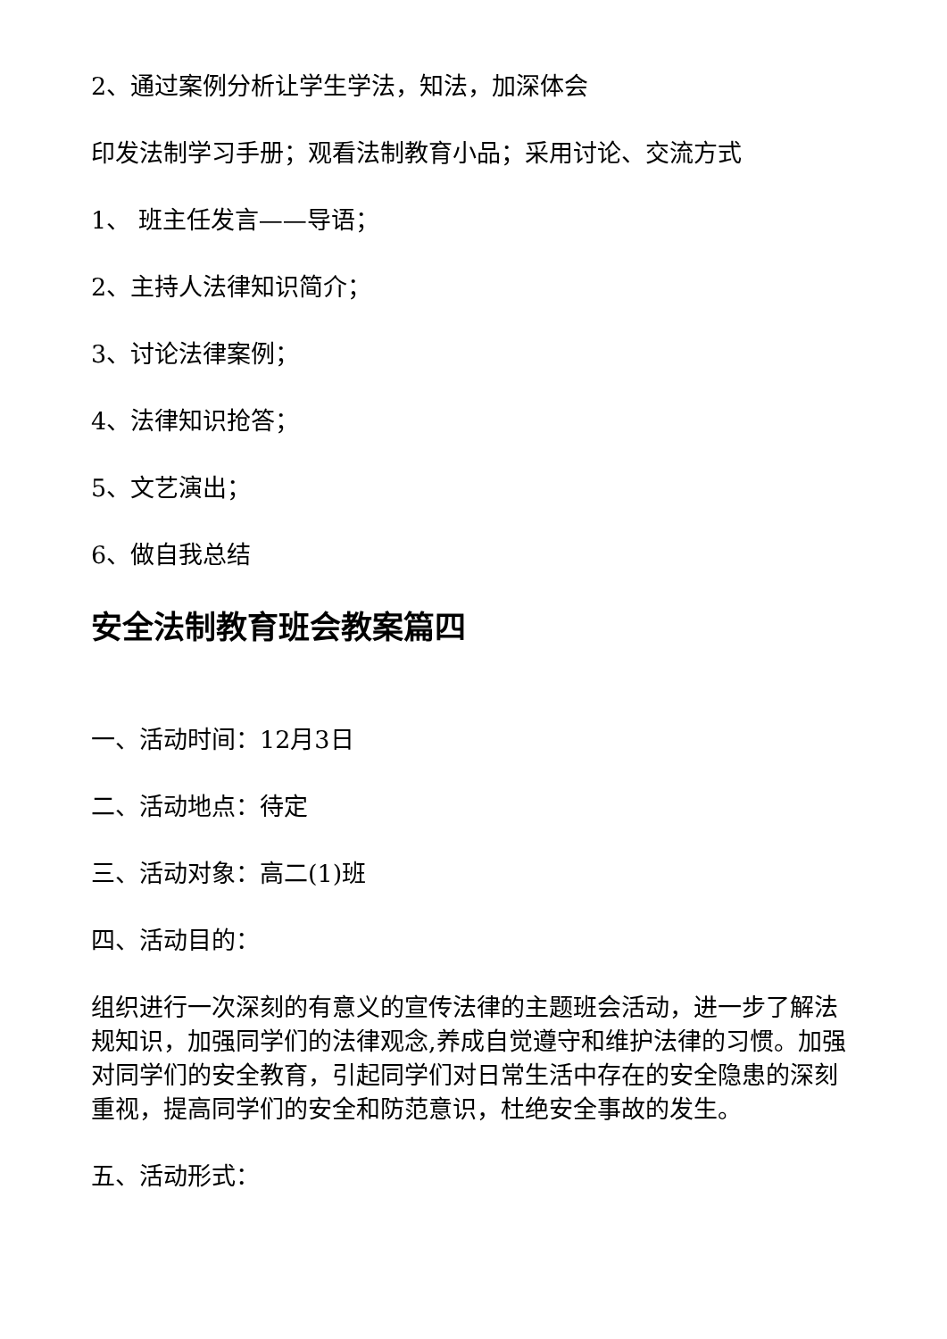2、通过案例分析让学生学法，知法，加深体会
印发法制学习手册；观看法制教育小品；采用讨论、交流方式
1、 班主任发言——导语；
2、主持人法律知识简介；
3、讨论法律案例；
4、法律知识抢答；
5、文艺演出；
6、做自我总结
安全法制教育班会教案篇四
一、活动时间：12月3日
二、活动地点：待定
三、活动对象：高二(1)班
四、活动目的：
组织进行一次深刻的有意义的宣传法律的主题班会活动，进一步了解法规知识，加强同学们的法律观念,养成自觉遵守和维护法律的习惯。加强对同学们的安全教育，引起同学们对日常生活中存在的安全隐患的深刻重视，提高同学们的安全和防范意识，杜绝安全事故的发生。
五、活动形式：